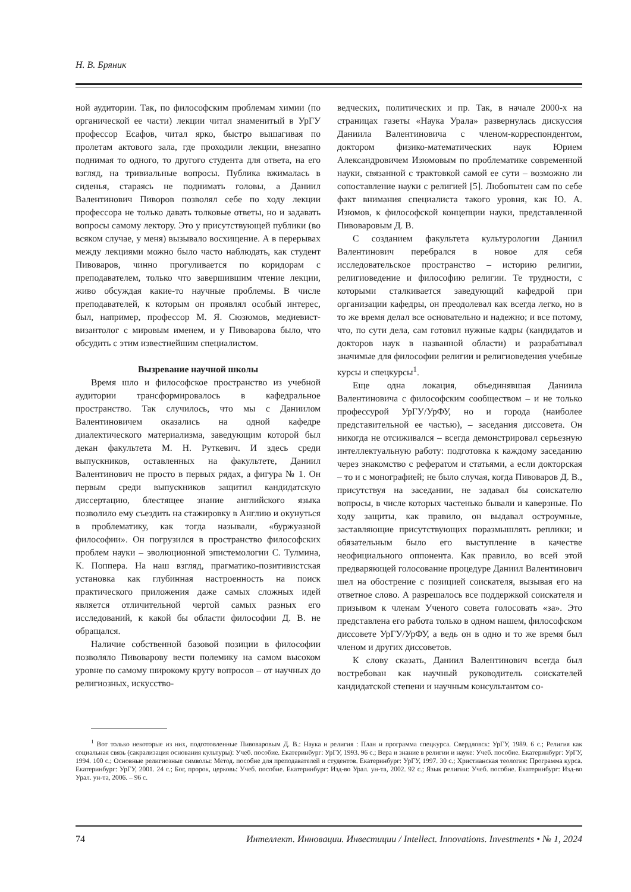Н. В. Бряник
ной аудитории. Так, по философским проблемам химии (по органической ее части) лекции читал знаменитый в УрГУ профессор Есафов, читал ярко, быстро вышагивая по пролетам актового зала, где проходили лекции, внезапно поднимая то одного, то другого студента для ответа, на его взгляд, на тривиальные вопросы. Публика вжималась в сиденья, стараясь не поднимать головы, а Даниил Валентинович Пиворов позволял себе по ходу лекции профессора не только давать толковые ответы, но и задавать вопросы самому лектору. Это у присутствующей публики (во всяком случае, у меня) вызывало восхищение. А в перерывах между лекциями можно было часто наблюдать, как студент Пивоваров, чинно прогуливается по коридорам с преподавателем, только что завершившим чтение лекции, живо обсуждая какие-то научные проблемы. В числе преподавателей, к которым он проявлял особый интерес, был, например, профессор М. Я. Сюзюмов, медиевист-византолог с мировым именем, и у Пивоварова было, что обсудить с этим известнейшим специалистом.
Вызревание научной школы
Время шло и философское пространство из учебной аудитории трансформировалось в кафедральное пространство. Так случилось, что мы с Даниилом Валентиновичем оказались на одной кафедре диалектического материализма, заведующим которой был декан факультета М. Н. Руткевич. И здесь среди выпускников, оставленных на факультете, Даниил Валентинович не просто в первых рядах, а фигура № 1. Он первым среди выпускников защитил кандидатскую диссертацию, блестящее знание английского языка позволило ему съездить на стажировку в Англию и окунуться в проблематику, как тогда называли, «буржуазной философии». Он погрузился в пространство философских проблем науки – эволюционной эпистемологии С. Тулмина, К. Поппера. На наш взгляд, прагматико-позитивистская установка как глубинная настроенность на поиск практического приложения даже самых сложных идей является отличительной чертой самых разных его исследований, к какой бы области философии Д. В. не обращался.
Наличие собственной базовой позиции в философии позволяло Пивоварову вести полемику на самом высоком уровне по самому широкому кругу вопросов – от научных до религиозных, искусство-
ведческих, политических и пр. Так, в начале 2000-х на страницах газеты «Наука Урала» развернулась дискуссия Даниила Валентиновича с членом-корреспондентом, доктором физико-математических наук Юрием Александровичем Изюмовым по проблематике современной науки, связанной с трактовкой самой ее сути – возможно ли сопоставление науки с религией [5]. Любопытен сам по себе факт внимания специалиста такого уровня, как Ю. А. Изюмов, к философской концепции науки, представленной Пивоваровым Д. В.
С созданием факультета культурологии Даниил Валентинович перебрался в новое для себя исследовательское пространство – историю религии, религиоведение и философию религии. Те трудности, с которыми сталкивается заведующий кафедрой при организации кафедры, он преодолевал как всегда легко, но в то же время делал все основательно и надежно; и все потому, что, по сути дела, сам готовил нужные кадры (кандидатов и докторов наук в названной области) и разрабатывал значимые для философии религии и религиоведения учебные курсы и спецкурсы<sup>1</sup>.
Еще одна локация, объединявшая Даниила Валентиновича с философским сообществом – и не только профессурой УрГУ/УрФУ, но и города (наиболее представительной ее частью), – заседания диссовета. Он никогда не отсиживался – всегда демонстрировал серьезную интеллектуальную работу: подготовка к каждому заседанию через знакомство с рефератом и статьями, а если докторская – то и с монографией; не было случая, когда Пивоваров Д. В., присутствуя на заседании, не задавал бы соискателю вопросы, в числе которых частенько бывали и каверзные. По ходу защиты, как правило, он выдавал остроумные, заставляющие присутствующих поразмышлять реплики; и обязательным было его выступление в качестве неофициального оппонента. Как правило, во всей этой предваряющей голосование процедуре Даниил Валентинович шел на обострение с позицией соискателя, вызывая его на ответное слово. А разрешалось все поддержкой соискателя и призывом к членам Ученого совета голосовать «за». Это представлена его работа только в одном нашем, философском диссовете УрГУ/УрФУ, а ведь он в одно и то же время был членом и других диссоветов.
К слову сказать, Даниил Валентинович всегда был востребован как научный руководитель соискателей кандидатской степени и научным консультантом со-
<sup>1</sup> Вот только некоторые из них, подготовленные Пивоваровым Д. В.: Наука и религия : План и программа спецкурса. Свердловск: УрГУ, 1989. 6 с.; Религия как социальная связь (сакрализация основания культуры): Учеб. пособие. Екатеринбург: УрГУ, 1993. 96 с.; Вера и знание в религии и науке: Учеб. пособие. Екатеринбург: УрГУ, 1994. 100 с.; Основные религиозные символы: Метод. пособие для преподавателей и студентов. Екатеринбург: УрГУ, 1997. 30 с.; Христианская теология: Программа курса. Екатеринбург: УрГУ, 2001. 24 с.; Бог, пророк, церковь: Учеб. пособие. Екатеринбург: Изд-во Урал. ун-та, 2002. 92 с.; Язык религии: Учеб. пособие. Екатеринбург: Изд-во Урал. ун-та, 2006. – 96 с.
74 Интеллект. Инновации. Инвестиции / Intellect. Innovations. Investments • № 1, 2024